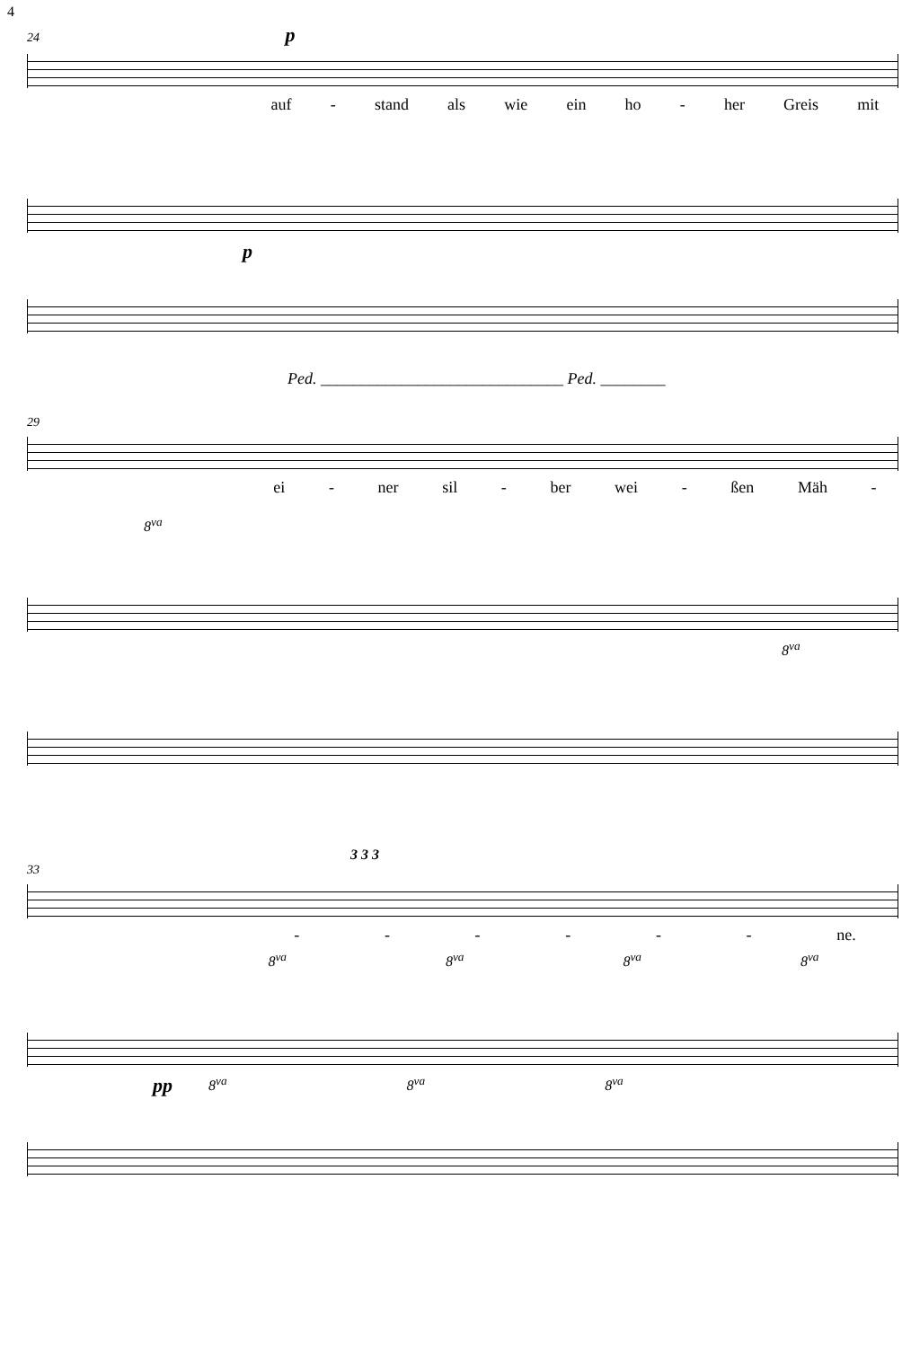4
24 p
auf - stand als wie ein ho - her Greis mit
p
Ped. ______________________________ Ped. ________
29
ei - ner sil - ber wei - ßen Mäh -
8<sup>va</sup>
8<sup>va</sup>
3 3 3
33
- - - - - - ne.
8<sup>va</sup> 8<sup>va</sup> 8<sup>va</sup> 8<sup>va</sup>
pp 8<sup>va</sup> 8<sup>va</sup> 8<sup>va</sup>